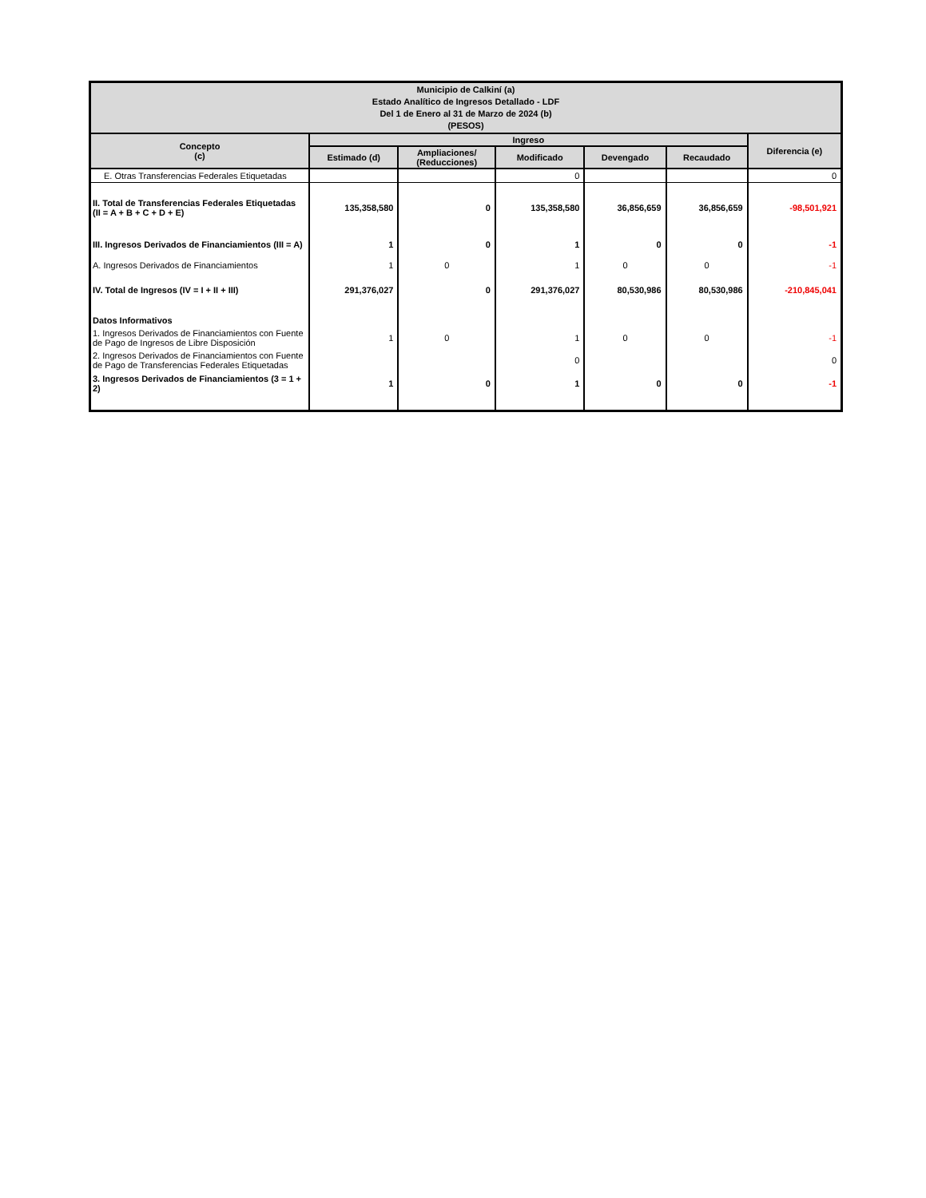| Municipio de Calkiní (a) Estado Analítico de Ingresos Detallado - LDF Del 1 de Enero al 31 de Marzo de 2024 (b) (PESOS) | | | | | | |
| --- | --- | --- | --- | --- | --- | --- |
| Concepto (c) | Ingreso | | | | | Diferencia (e) |
| | Estimado (d) | Ampliaciones/ (Reducciones) | Modificado | Devengado | Recaudado | |
| E. Otras Transferencias Federales Etiquetadas | | | 0 | | | 0 |
| II. Total de Transferencias Federales Etiquetadas (II = A + B + C + D + E) | 135,358,580 | 0 | 135,358,580 | 36,856,659 | 36,856,659 | -98,501,921 |
| III. Ingresos Derivados de Financiamientos (III = A) | 1 | 0 | 1 | 0 | 0 | -1 |
| A. Ingresos Derivados de Financiamientos | 1 | 0 | 1 | 0 | 0 | -1 |
| IV. Total de Ingresos (IV = I + II + III) | 291,376,027 | 0 | 291,376,027 | 80,530,986 | 80,530,986 | -210,845,041 |
| Datos Informativos | | | | | | |
| 1. Ingresos Derivados de Financiamientos con Fuente de Pago de Ingresos de Libre Disposición | 1 | 0 | 1 | 0 | 0 | -1 |
| 2. Ingresos Derivados de Financiamientos con Fuente de Pago de Transferencias Federales Etiquetadas | | | 0 | | | 0 |
| 3. Ingresos Derivados de Financiamientos (3 = 1 + 2) | 1 | 0 | 1 | 0 | 0 | -1 |